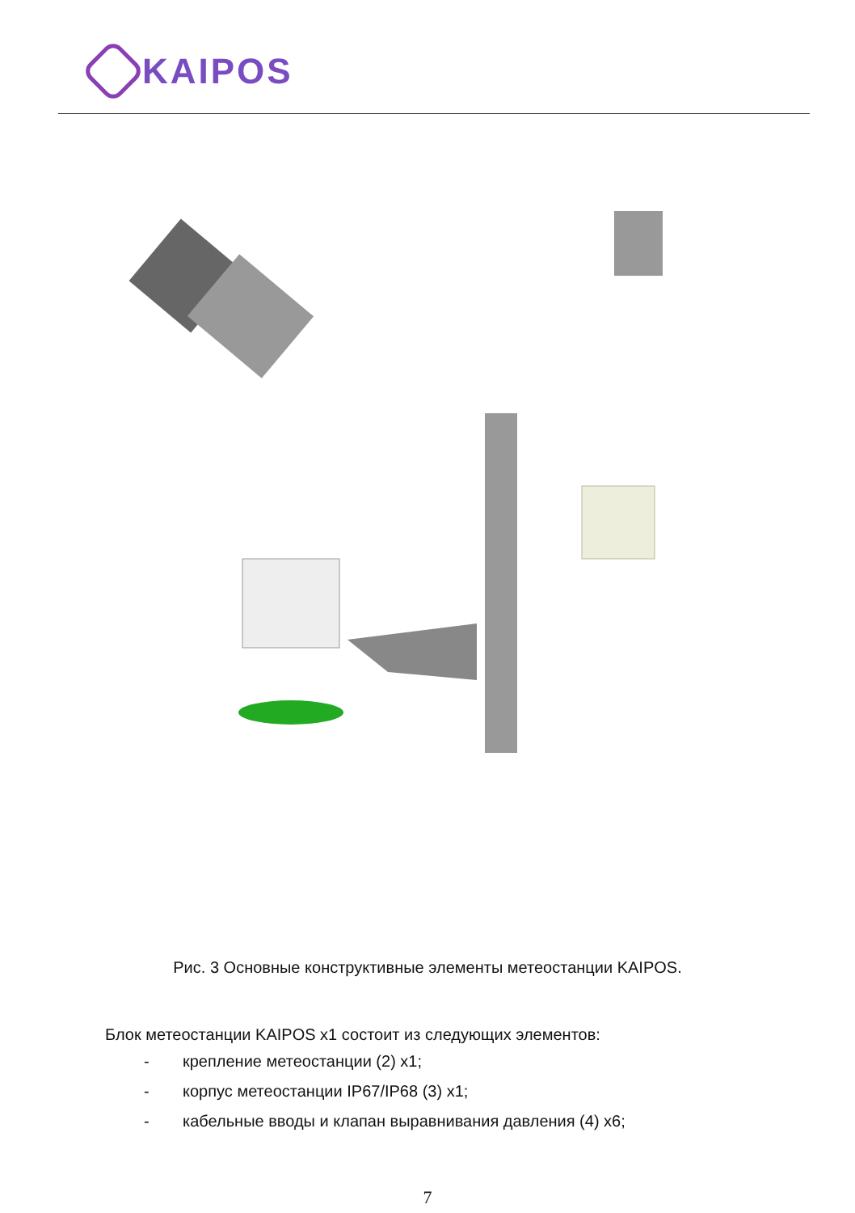KAIPOS
Рис. 3 Основные конструктивные элементы метеостанции KAIPOS.
Блок метеостанции KAIPOS x1 состоит из следующих элементов:
- крепление метеостанции (2) x1;
- корпус метеостанции IP67/IP68 (3) x1;
- кабельные вводы и клапан выравнивания давления (4) x6;
7